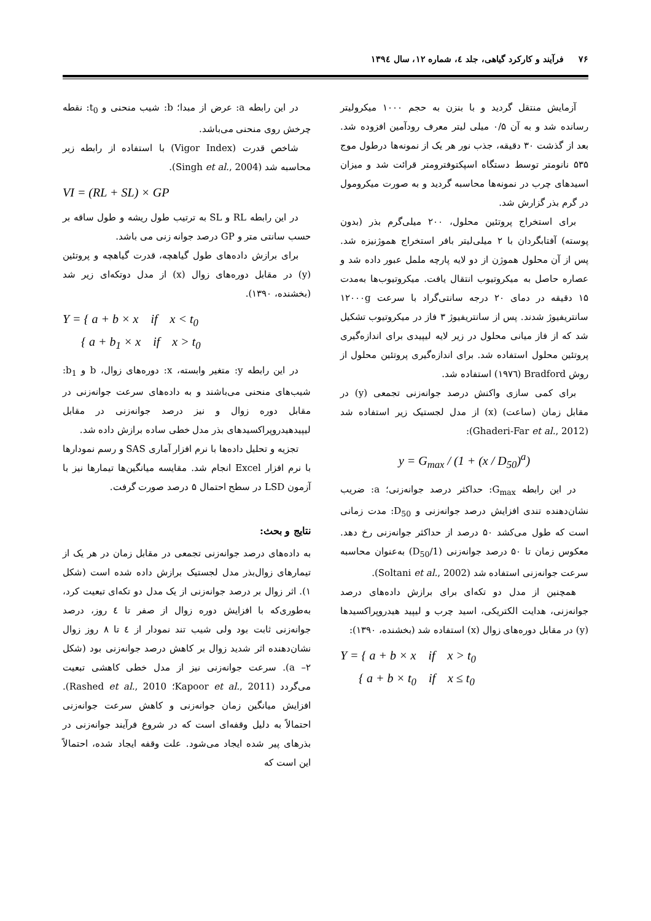۷۶ فرآیند و کارکرد گیاهی، جلد ٤، شماره ۱۲، سال ۱۳۹٤
آزمایش منتقل گردید و با بنزن به حجم ۱۰۰۰ میکرولیتر رسانده شد و به آن ۰/۵ میلی لیتر معرف رودآمین افزوده شد. بعد از گذشت ۳۰ دقیقه، جذب نور هر یک از نمونه‌ها درطول موج ۵۳۵ نانومتر توسط دستگاه اسپکتوفترومتر قرائت شد و میزان اسیدهای چرب در نمونه‌ها محاسبه گردید و به صورت میکرومول در گرم بذر گزارش شد.
برای استخراج پروتئین محلول، ۲۰۰ میلی‌گرم بذر (بدون پوسته) آفتابگردان با ۲ میلی‌لیتر بافر استخراج هموژنیزه شد. پس از آن محلول هموژن از دو لایه پارچه ململ عبور داده شد و عصاره حاصل به میکروتیوب انتقال یافت. میکروتیوب‌ها به‌مدت ۱۵ دقیقه در دمای ۲۰ درجه سانتی‌گراد با سرعت ۱۲۰۰۰g سانتریفیوژ شدند. پس از سانتریفیوژ ۳ فاز در میکروتیوب تشکیل شد که از فاز میانی محلول در زیر لایه لیپیدی برای اندازه‌گیری پروتئین محلول استفاده شد. برای اندازه‌گیری پروتئین محلول از روش Bradford (۱۹۷٦) استفاده شد.
برای کمی سازی واکنش درصد جوانه‌زنی تجمعی (y) در مقابل زمان (ساعت) (x) از مدل لجستیک زیر استفاده شد (Ghaderi-Far et al., 2012):
y = G<sub>max</sub> / (1 + (x / D<sub>50</sub>)<sup>a</sup>)
در این رابطه G<sub>max</sub>: حداکثر درصد جوانه‌زنی؛ a: ضریب نشان‌دهنده تندی افزایش درصد جوانه‌زنی و D<sub>50</sub>: مدت زمانی است که طول می‌کشد ۵۰ درصد از حداکثر جوانه‌زنی رخ دهد. معکوس زمان تا ۵۰ درصد جوانه‌زنی (1/D<sub>50</sub>) به‌عنوان محاسبه سرعت جوانه‌زنی استفاده شد (Soltani et al., 2002).
همچنین از مدل دو تکه‌ای برای برازش داده‌های درصد جوانه‌زنی، هدایت الکتریکی، اسید چرب و لیپید هیدروپراکسیدها (y) در مقابل دوره‌های زوال (x) استفاده شد (بخشنده، ۱۳۹۰):
Y = { a + b × x if x > t<sub>0</sub>
{ a + b × t<sub>0</sub> if x ≤ t<sub>0</sub>
در این رابطه a: عرض از مبدا؛ b: شیب منحنی و t<sub>0</sub>: نقطه چرخش روی منحنی می‌باشد.
شاخص قدرت (Vigor Index) با استفاده از رابطه زیر محاسبه شد (Singh et al., 2004).
VI = (RL + SL) × GP
در این رابطه RL و SL به ترتیب طول ریشه و طول ساقه بر حسب سانتی متر و GP درصد جوانه زنی می باشد.
برای برازش داده‌های طول گیاهچه، قدرت گیاهچه و پروتئین (y) در مقابل دوره‌های زوال (x) از مدل دوتکه‌ای زیر شد (بخشنده، ۱۳۹۰).
Y = { a + b × x if x < t<sub>0</sub>
{ a + b<sub>1</sub> × x if x > t<sub>0</sub>
در این رابطه y: متغیر وابسته، x: دوره‌های زوال، b و b<sub>1</sub>: شیب‌های منحنی می‌باشند و به داده‌های سرعت جوانه‌زنی در مقابل دوره زوال و نیز درصد جوانه‌زنی در مقابل لیپیدهیدروپراکسیدهای بذر مدل خطی ساده برازش داده شد.
تجزیه و تحلیل داده‌ها با نرم افزار آماری SAS و رسم نمودارها با نرم افزار Excel انجام شد. مقایسه میانگین‌ها تیمارها نیز با آزمون LSD در سطح احتمال ۵ درصد صورت گرفت.
نتایج و بحث:
به داده‌های درصد جوانه‌زنی تجمعی در مقابل زمان در هر یک از تیمارهای زوال‌بذر مدل لجستیک برازش داده شده است (شکل ۱). اثر زوال بر درصد جوانه‌زنی از یک مدل دو تکه‌ای تبعیت کرد، به‌طوری‌که با افزایش دوره زوال از صفر تا ٤ روز، درصد جوانه‌زنی ثابت بود ولی شیب تند نمودار از ٤ تا ۸ روز زوال نشان‌دهنده اثر شدید زوال بر کاهش درصد جوانه‌زنی بود (شکل ۲– a). سرعت جوانه‌زنی نیز از مدل خطی کاهشی تبعیت می‌گردد (Kapoor et al., 2011؛ Rashed et al., 2010). افزایش میانگین زمان جوانه‌زنی و کاهش سرعت جوانه‌زنی احتمالاً به دلیل وقفه‌ای است که در شروع فرآیند جوانه‌زنی در بذرهای پیر شده ایجاد می‌شود. علت وقفه ایجاد شده، احتمالاً این است که